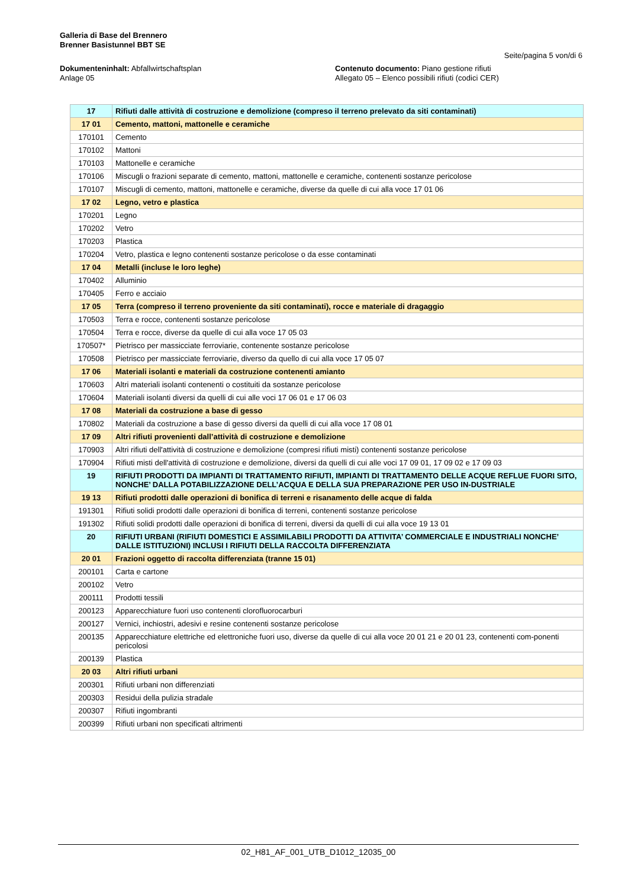Galleria di Base del Brennero
Brenner Basistunnel BBT SE
Seite/pagina 5 von/di 6
Dokumenteninhalt: Abfallwirtschaftsplan
Anlage 05
Contenuto documento: Piano gestione rifiuti
Allegato 05 – Elenco possibili rifiuti (codici CER)
| 17 | Rifiuti dalle attività di costruzione e demolizione (compreso il terreno prelevato da siti contaminati) |
| 17 01 | Cemento, mattoni, mattonelle e ceramiche |
| 170101 | Cemento |
| 170102 | Mattoni |
| 170103 | Mattonelle e ceramiche |
| 170106 | Miscugli o frazioni separate di cemento, mattoni, mattonelle e ceramiche, contenenti sostanze pericolose |
| 170107 | Miscugli di cemento, mattoni, mattonelle e ceramiche, diverse da quelle di cui alla voce 17 01 06 |
| 17 02 | Legno, vetro e plastica |
| 170201 | Legno |
| 170202 | Vetro |
| 170203 | Plastica |
| 170204 | Vetro, plastica e legno contenenti sostanze pericolose o da esse contaminati |
| 17 04 | Metalli (incluse le loro leghe) |
| 170402 | Alluminio |
| 170405 | Ferro e acciaio |
| 17 05 | Terra (compreso il terreno proveniente da siti contaminati), rocce e materiale di dragaggio |
| 170503 | Terra e rocce, contenenti sostanze pericolose |
| 170504 | Terra e rocce, diverse da quelle di cui alla voce 17 05 03 |
| 170507* | Pietrisco per massicciate ferroviarie, contenente sostanze pericolose |
| 170508 | Pietrisco per massicciate ferroviarie, diverso da quello di cui alla voce 17 05 07 |
| 17 06 | Materiali isolanti e materiali da costruzione contenenti amianto |
| 170603 | Altri materiali isolanti contenenti o costituiti da sostanze pericolose |
| 170604 | Materiali isolanti diversi da quelli di cui alle voci 17 06 01 e 17 06 03 |
| 17 08 | Materiali da costruzione a base di gesso |
| 170802 | Materiali da costruzione a base di gesso diversi da quelli di cui alla voce 17 08 01 |
| 17 09 | Altri rifiuti provenienti dall’attività di costruzione e demolizione |
| 170903 | Altri rifiuti dell'attività di costruzione e demolizione (compresi rifiuti misti) contenenti sostanze pericolose |
| 170904 | Rifiuti misti dell'attività di costruzione e demolizione, diversi da quelli di cui alle voci 17 09 01, 17 09 02 e 17 09 03 |
| 19 | RIFIUTI PRODOTTI DA IMPIANTI DI TRATTAMENTO RIFIUTI, IMPIANTI DI TRATTAMENTO DELLE ACQUE REFLUE FUORI SITO, NONCHE’ DALLA POTABILIZZAZIONE DELL’ACQUA E DELLA SUA PREPARAZIONE PER USO IN-DUSTRIALE |
| 19 13 | Rifiuti prodotti dalle operazioni di bonifica di terreni e risanamento delle acque di falda |
| 191301 | Rifiuti solidi prodotti dalle operazioni di bonifica di terreni, contenenti sostanze pericolose |
| 191302 | Rifiuti solidi prodotti dalle operazioni di bonifica di terreni, diversi da quelli di cui alla voce 19 13 01 |
| 20 | RIFIUTI URBANI (RIFIUTI DOMESTICI E ASSIMILABILI PRODOTTI DA ATTIVITA’ COMMERCIALE E INDUSTRIALI NONCHE’ DALLE ISTITUZIONI) INCLUSI I RIFIUTI DELLA RACCOLTA DIFFERENZIATA |
| 20 01 | Frazioni oggetto di raccolta differenziata (tranne 15 01) |
| 200101 | Carta e cartone |
| 200102 | Vetro |
| 200111 | Prodotti tessili |
| 200123 | Apparecchiature fuori uso contenenti clorofluorocarburi |
| 200127 | Vernici, inchiostri, adesivi e resine contenenti sostanze pericolose |
| 200135 | Apparecchiature elettriche ed elettroniche fuori uso, diverse da quelle di cui alla voce 20 01 21 e 20 01 23, contenenti com-ponenti pericolosi |
| 200139 | Plastica |
| 20 03 | Altri rifiuti urbani |
| 200301 | Rifiuti urbani non differenziati |
| 200303 | Residui della pulizia stradale |
| 200307 | Rifiuti ingombranti |
| 200399 | Rifiuti urbani non specificati altrimenti |
02_H81_AF_001_UTB_D1012_12035_00